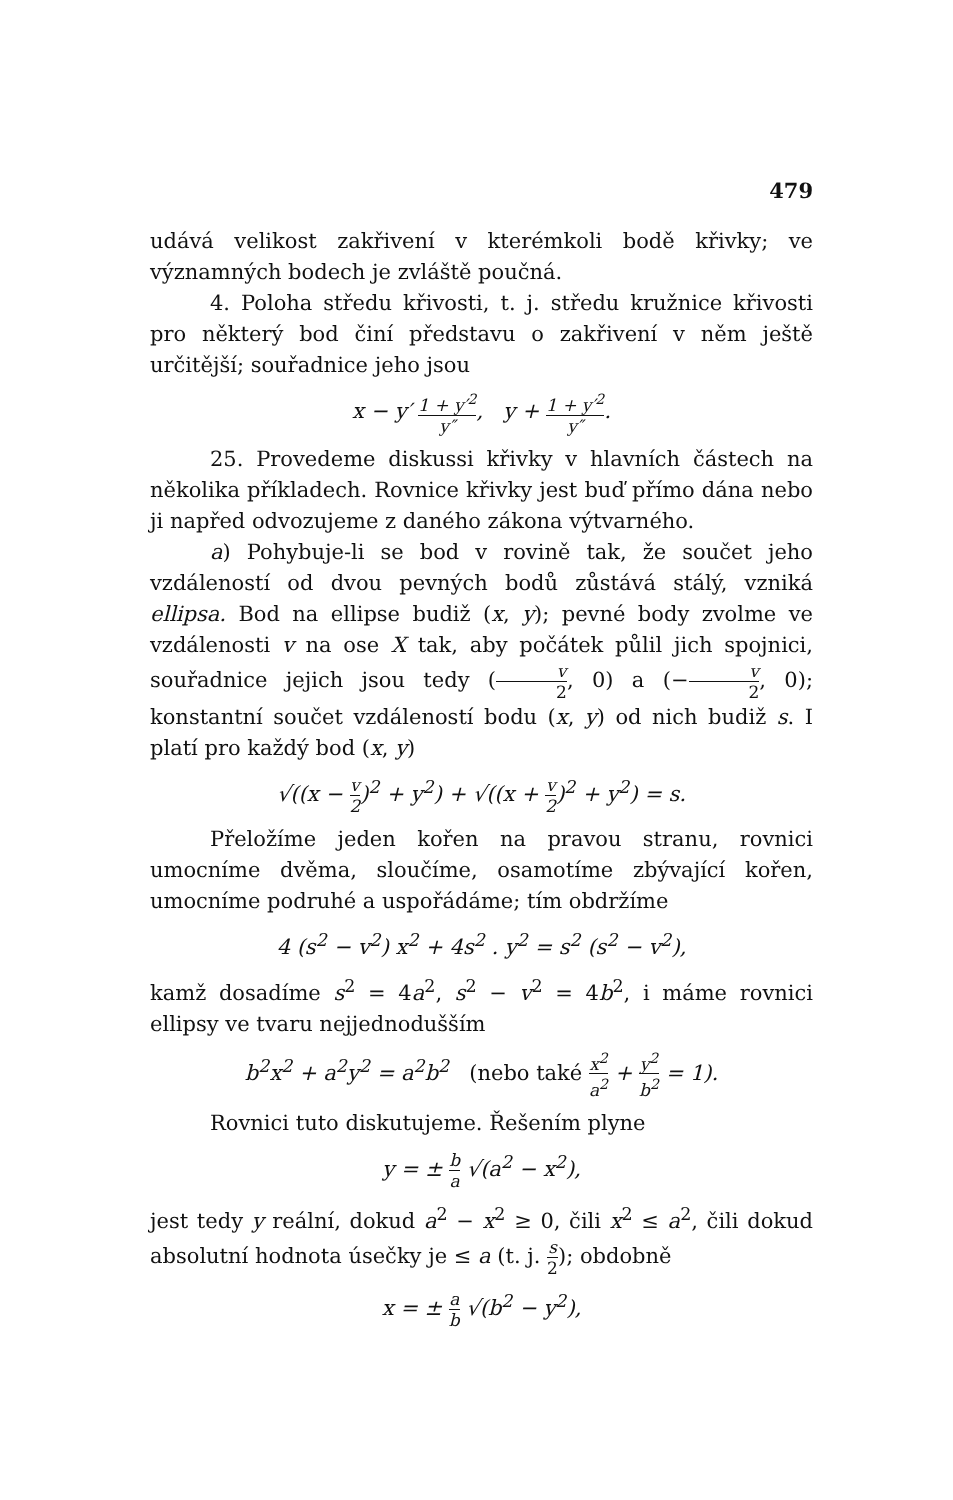479
udává velikost zakřivení v kterémkoli bodě křivky; ve významných bodech je zvláště poučná.
4. Poloha středu křivosti, t. j. středu kružnice křivosti pro některý bod činí představu o zakřivení v něm ještě určitější; souřadnice jeho jsou
x − y′ 1 + y′<sup>2</sup> y″, y + 1 + y′<sup>2</sup> y″.
25. Provedeme diskussi křivky v hlavních částech na několika příkladech. Rovnice křivky jest buď přímo dána nebo ji napřed odvozujeme z daného zákona výtvarného.
a) Pohybuje-li se bod v rovině tak, že součet jeho vzdáleností od dvou pevných bodů zůstává stálý, vzniká ellipsa. Bod na ellipse budiž (x, y); pevné body zvolme ve vzdálenosti v na ose X tak, aby počátek půlil jich spojnici, souřadnice jejich jsou tedy (v 2, 0) a (−v 2, 0); konstantní součet vzdáleností bodu (x, y) od nich budiž s. I platí pro každý bod (x, y)
√((x − v 2)<sup>2</sup> + y<sup>2</sup>) + √((x + v 2)<sup>2</sup> + y<sup>2</sup>) = s.
Přeložíme jeden kořen na pravou stranu, rovnici umocníme dvěma, sloučíme, osamotíme zbývající kořen, umocníme podruhé a uspořádáme; tím obdržíme
4 (s<sup>2</sup> − v<sup>2</sup>) x<sup>2</sup> + 4s<sup>2</sup> . y<sup>2</sup> = s<sup>2</sup> (s<sup>2</sup> − v<sup>2</sup>),
kamž dosadíme s<sup>2</sup> = 4a<sup>2</sup>, s<sup>2</sup> − v<sup>2</sup> = 4b<sup>2</sup>, i máme rovnici ellipsy ve tvaru nejjednodušším
b<sup>2</sup>x<sup>2</sup> + a<sup>2</sup>y<sup>2</sup> = a<sup>2</sup>b<sup>2</sup> (nebo také x<sup>2</sup> a<sup>2</sup> + y<sup>2</sup> b<sup>2</sup> = 1).
Rovnici tuto diskutujeme. Řešením plyne
y = ± b a √(a<sup>2</sup> − x<sup>2</sup>),
jest tedy y reální, dokud a<sup>2</sup> − x<sup>2</sup> ≥ 0, čili x<sup>2</sup> ≤ a<sup>2</sup>, čili dokud absolutní hodnota úsečky je ≤ a (t. j. s 2); obdobně
x = ± a b √(b<sup>2</sup> − y<sup>2</sup>),